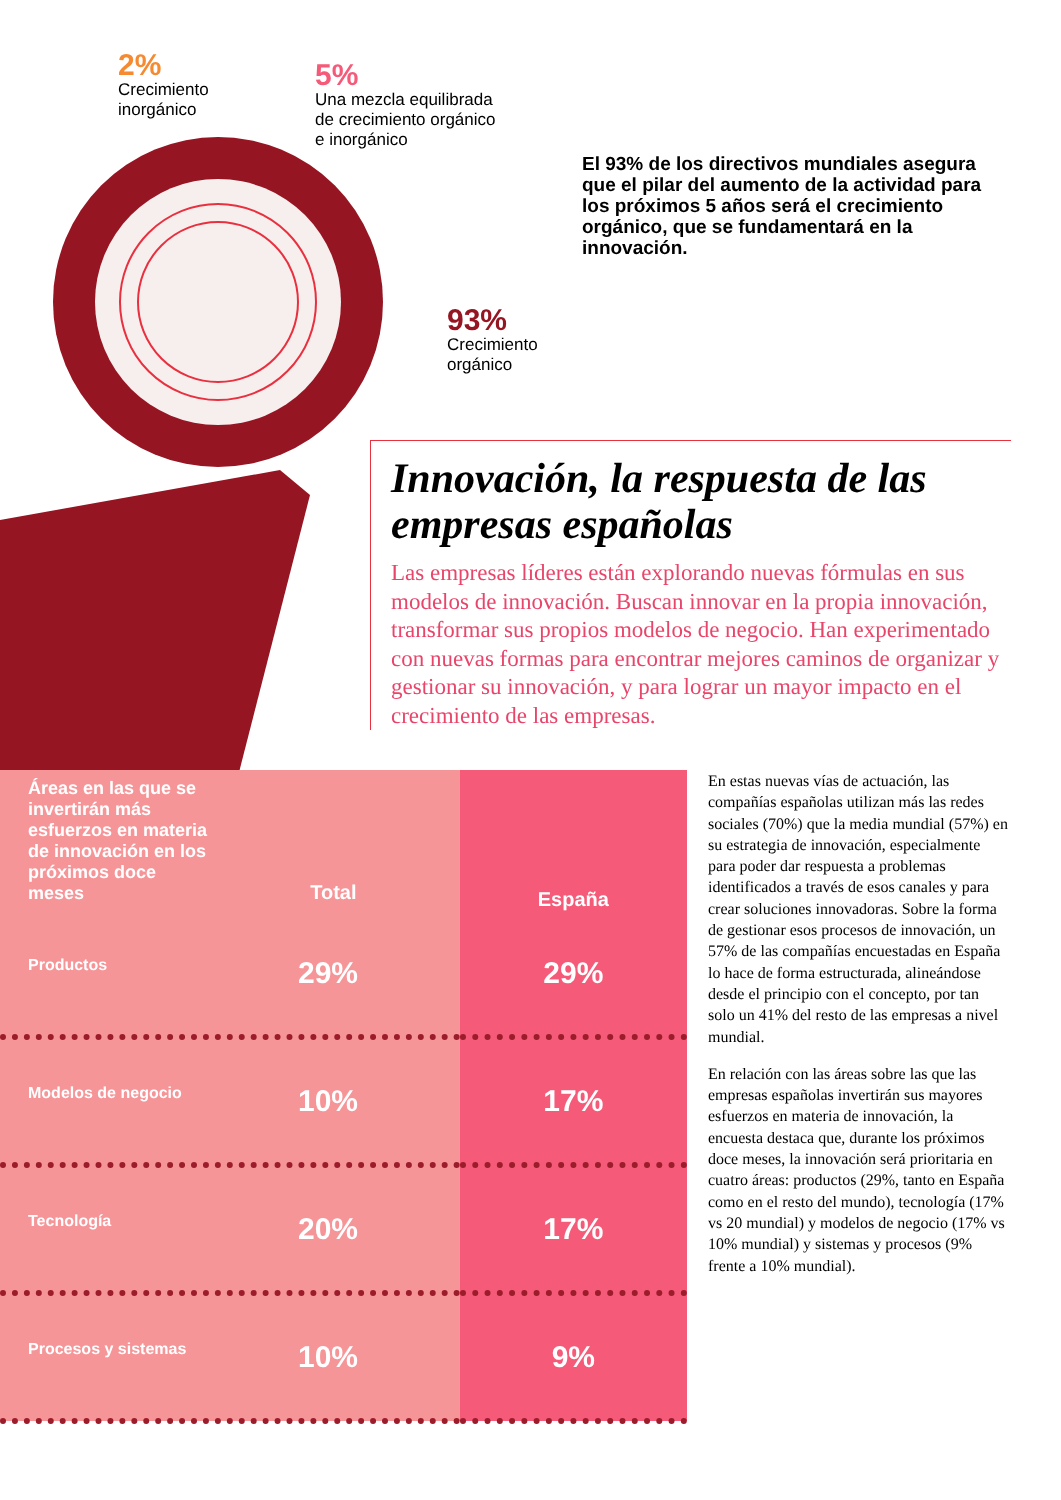2%
Crecimiento
inorgánico
5%
Una mezcla equilibrada
de crecimiento orgánico
e inorgánico
El 93% de los directivos mundiales asegura que el pilar del aumento de la actividad para los próximos 5 años será el crecimiento orgánico, que se fundamentará en la innovación.
93%
Crecimiento
orgánico
Innovación, la respuesta de las empresas españolas
Las empresas líderes están explorando nuevas fórmulas en sus modelos de innovación. Buscan innovar en la propia innovación, transformar sus propios modelos de negocio. Han experimentado con nuevas formas para encontrar mejores caminos de organizar y gestionar su innovación, y para lograr un mayor impacto en el crecimiento de las empresas.
| Áreas en las que se invertirán más esfuerzos en materia de innovación en los próximos doce meses Total | España |
| --- | --- |
| Productos 29% | 29% |
| Modelos de negocio 10% | 17% |
| Tecnología 20% | 17% |
| Procesos y sistemas 10% | 9% |
En estas nuevas vías de actuación, las compañías españolas utilizan más las redes sociales (70%) que la media mundial (57%) en su estrategia de innovación, especialmente para poder dar respuesta a problemas identificados a través de esos canales y para crear soluciones innovadoras. Sobre la forma de gestionar esos procesos de innovación, un 57% de las compañías encuestadas en España lo hace de forma estructurada, alineándose desde el principio con el concepto, por tan solo un 41% del resto de las empresas a nivel mundial.
En relación con las áreas sobre las que las empresas españolas invertirán sus mayores esfuerzos en materia de innovación, la encuesta destaca que, durante los próximos doce meses, la innovación será prioritaria en cuatro áreas: productos (29%, tanto en España como en el resto del mundo), tecnología (17% vs 20 mundial) y modelos de negocio (17% vs 10% mundial) y sistemas y procesos (9% frente a 10% mundial).